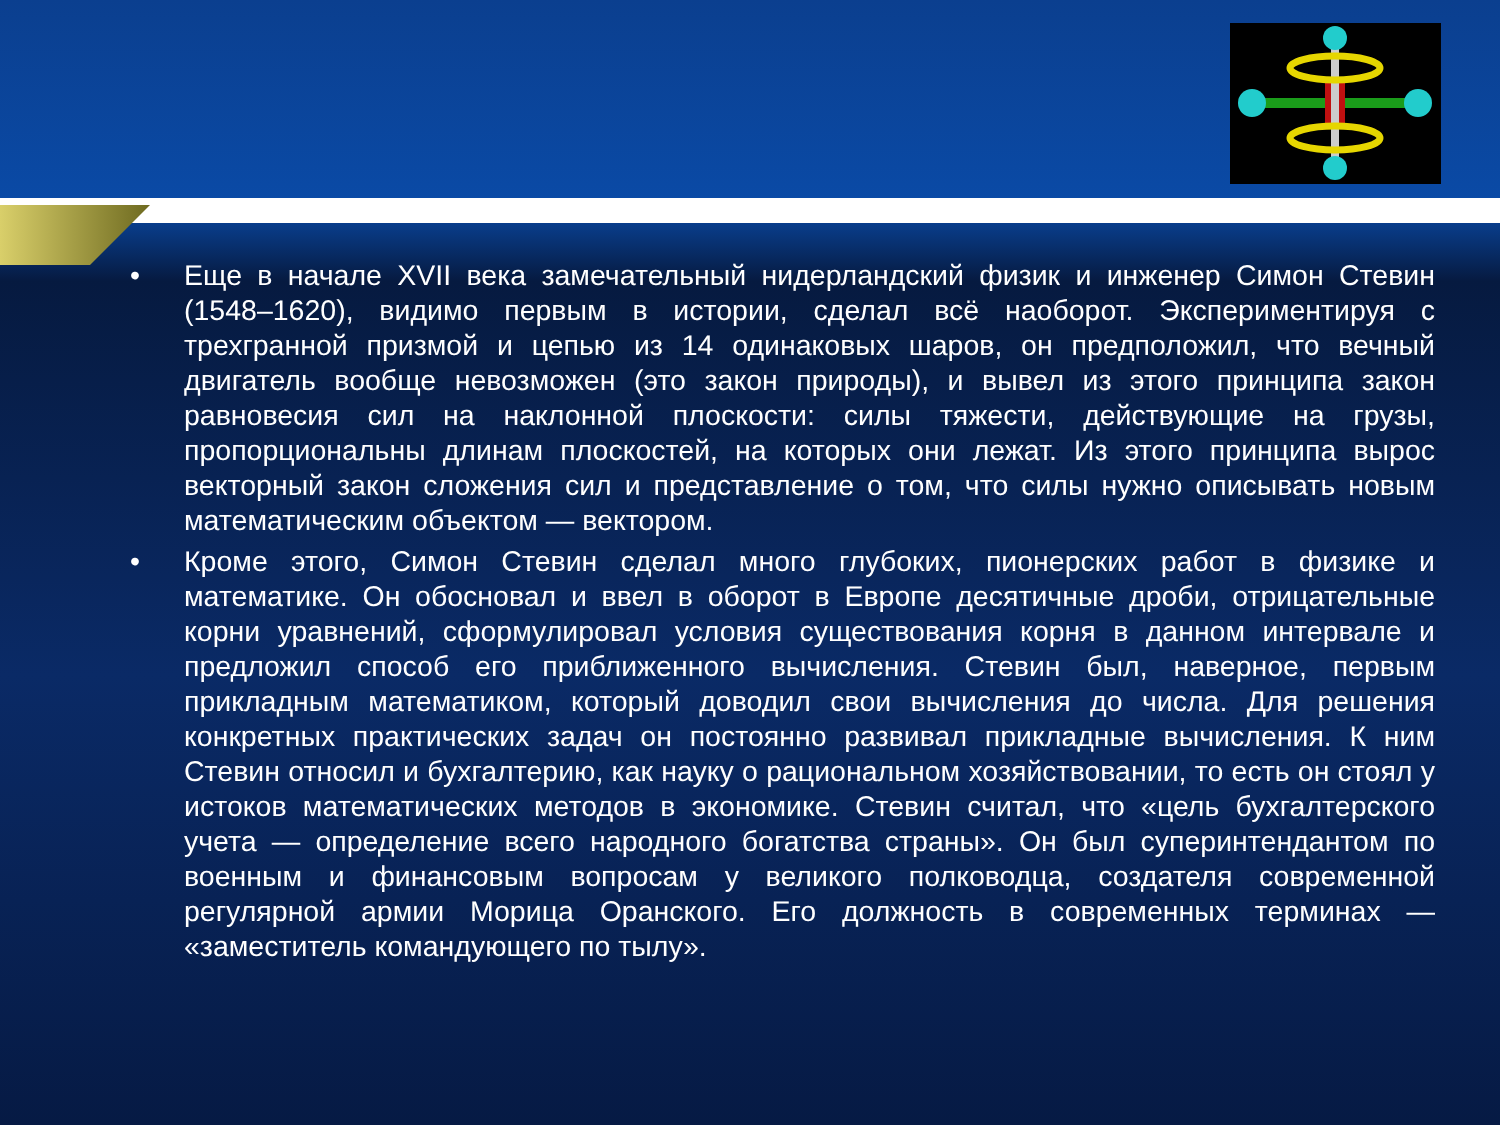• Еще в начале XVII века замечательный нидерландский физик и инженер Симон Стевин (1548–1620), видимо первым в истории, сделал всё наоборот. Экспериментируя с трехгранной призмой и цепью из 14 одинаковых шаров, он предположил, что вечный двигатель вообще невозможен (это закон природы), и вывел из этого принципа закон равновесия сил на наклонной плоскости: силы тяжести, действующие на грузы, пропорциональны длинам плоскостей, на которых они лежат. Из этого принципа вырос векторный закон сложения сил и представление о том, что силы нужно описывать новым математическим объектом — вектором.
• Кроме этого, Симон Стевин сделал много глубоких, пионерских работ в физике и математике. Он обосновал и ввел в оборот в Европе десятичные дроби, отрицательные корни уравнений, сформулировал условия существования корня в данном интервале и предложил способ его приближенного вычисления. Стевин был, наверное, первым прикладным математиком, который доводил свои вычисления до числа. Для решения конкретных практических задач он постоянно развивал прикладные вычисления. К ним Стевин относил и бухгалтерию, как науку о рациональном хозяйствовании, то есть он стоял у истоков математических методов в экономике. Стевин считал, что «цель бухгалтерского учета — определение всего народного богатства страны». Он был суперинтендантом по военным и финансовым вопросам у великого полководца, создателя современной регулярной армии Морица Оранского. Его должность в современных терминах — «заместитель командующего по тылу».